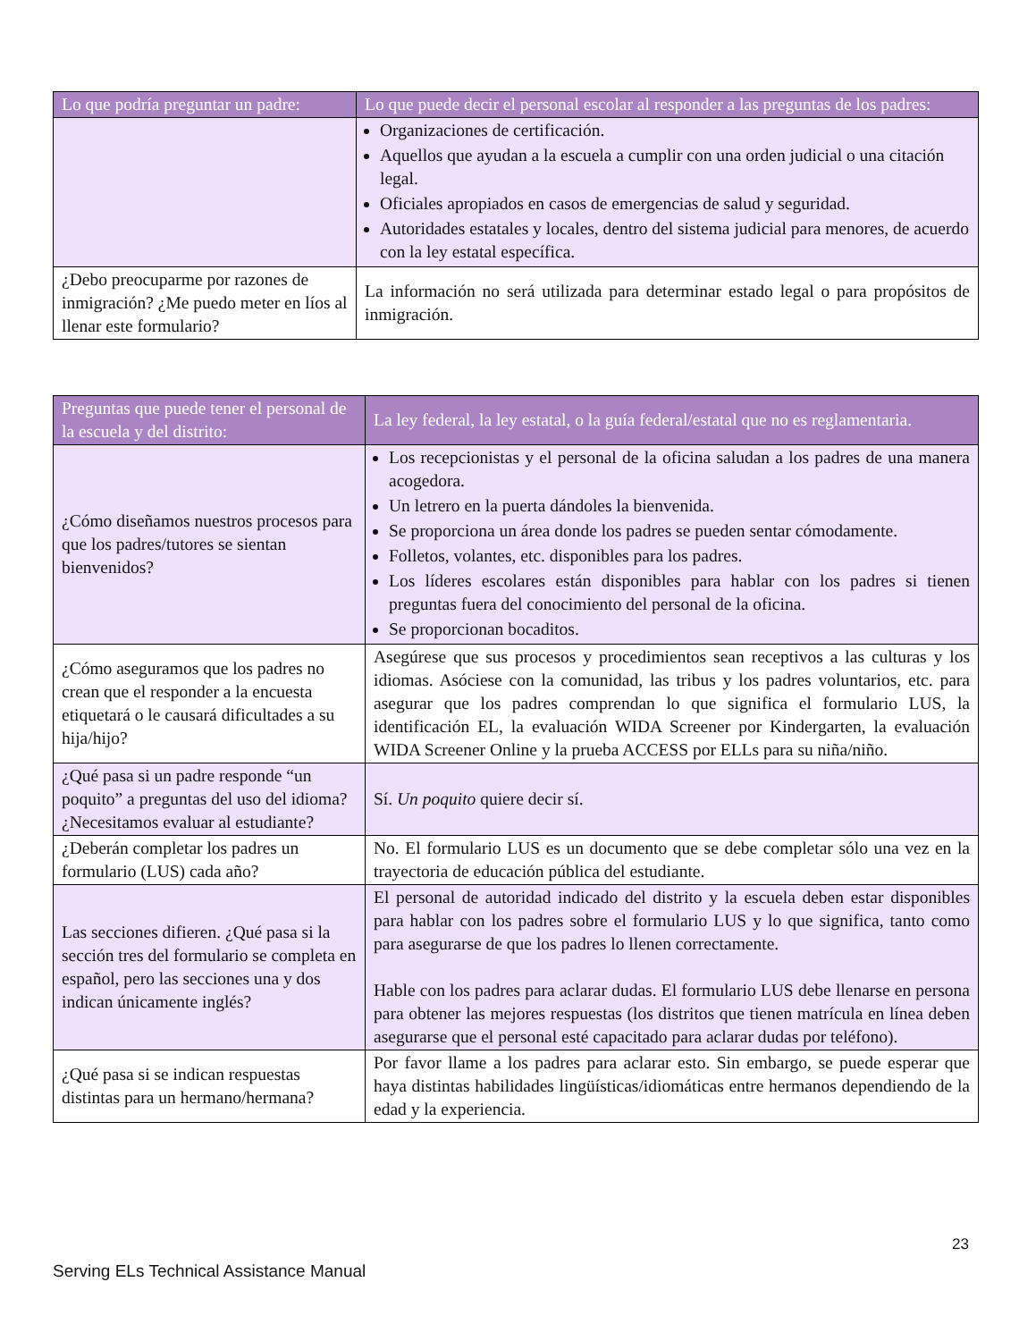| Lo que podría preguntar un padre: | Lo que puede decir el personal escolar al responder a las preguntas de los padres: |
| --- | --- |
| | Organizaciones de certificación. Aquellos que ayudan a la escuela a cumplir con una orden judicial o una citación legal. Oficiales apropiados en casos de emergencias de salud y seguridad. Autoridades estatales y locales, dentro del sistema judicial para menores, de acuerdo con la ley estatal específica. |
| ¿Debo preocuparme por razones de inmigración? ¿Me puedo meter en líos al llenar este formulario? | La información no será utilizada para determinar estado legal o para propósitos de inmigración. |
| Preguntas que puede tener el personal de la escuela y del distrito: | La ley federal, la ley estatal, o la guía federal/estatal que no es reglamentaria. |
| --- | --- |
| ¿Cómo diseñamos nuestros procesos para que los padres/tutores se sientan bienvenidos? | Los recepcionistas y el personal de la oficina saludan a los padres de una manera acogedora. Un letrero en la puerta dándoles la bienvenida. Se proporciona un área donde los padres se pueden sentar cómodamente. Folletos, volantes, etc. disponibles para los padres. Los líderes escolares están disponibles para hablar con los padres si tienen preguntas fuera del conocimiento del personal de la oficina. Se proporcionan bocaditos. |
| ¿Cómo aseguramos que los padres no crean que el responder a la encuesta etiquetará o le causará dificultades a su hija/hijo? | Asegúrese que sus procesos y procedimientos sean receptivos a las culturas y los idiomas. Asóciese con la comunidad, las tribus y los padres voluntarios, etc. para asegurar que los padres comprendan lo que significa el formulario LUS, la identificación EL, la evaluación WIDA Screener por Kindergarten, la evaluación WIDA Screener Online y la prueba ACCESS por ELLs para su niña/niño. |
| ¿Qué pasa si un padre responde “un poquito” a preguntas del uso del idioma? ¿Necesitamos evaluar al estudiante? | Sí. Un poquito quiere decir sí. |
| ¿Deberán completar los padres un formulario (LUS) cada año? | No. El formulario LUS es un documento que se debe completar sólo una vez en la trayectoria de educación pública del estudiante. |
| Las secciones difieren. ¿Qué pasa si la sección tres del formulario se completa en español, pero las secciones una y dos indican únicamente inglés? | El personal de autoridad indicado del distrito y la escuela deben estar disponibles para hablar con los padres sobre el formulario LUS y lo que significa, tanto como para asegurarse de que los padres lo llenen correctamente. Hable con los padres para aclarar dudas. El formulario LUS debe llenarse en persona para obtener las mejores respuestas (los distritos que tienen matrícula en línea deben asegurarse que el personal esté capacitado para aclarar dudas por teléfono). |
| ¿Qué pasa si se indican respuestas distintas para un hermano/hermana? | Por favor llame a los padres para aclarar esto. Sin embargo, se puede esperar que haya distintas habilidades lingüísticas/idiomáticas entre hermanos dependiendo de la edad y la experiencia. |
23
Serving ELs Technical Assistance Manual